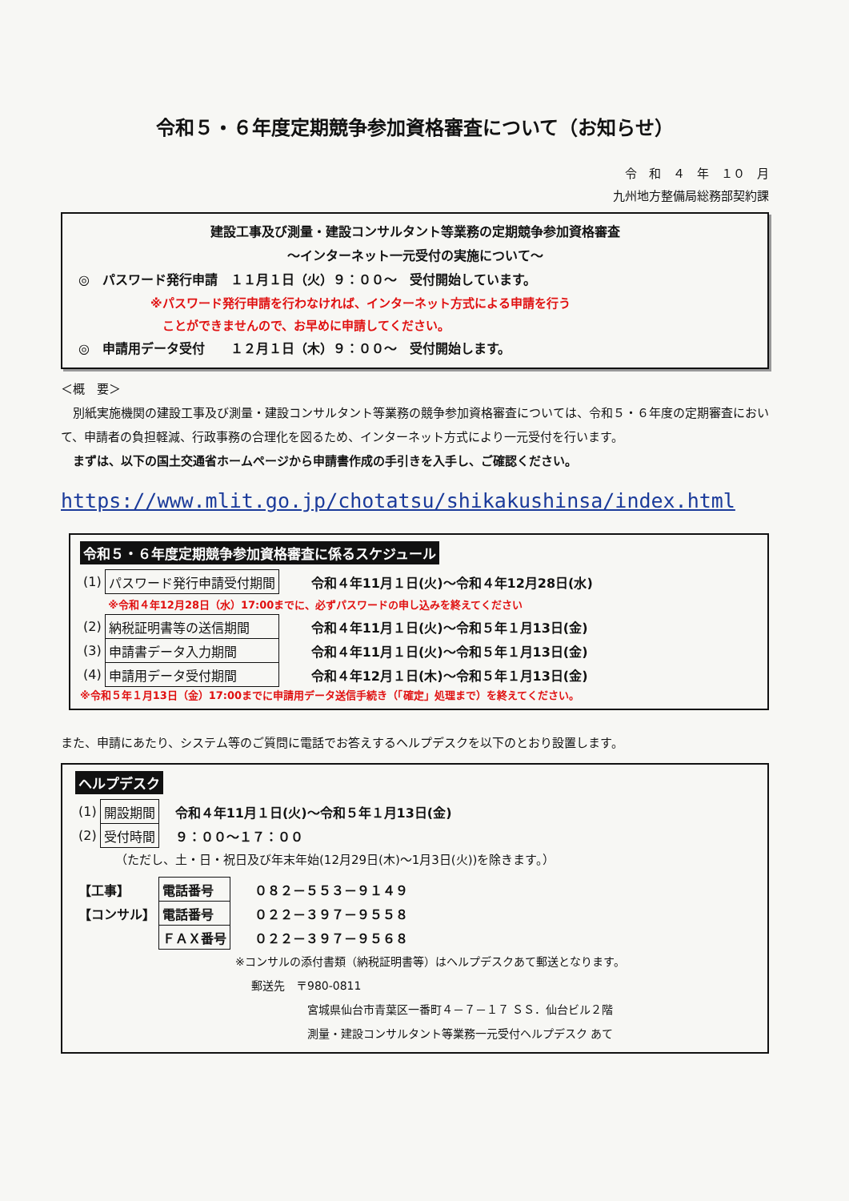令和５・６年度定期競争参加資格審査について（お知らせ）
令　和　４　年　１０　月
九州地方整備局総務部契約課
建設工事及び測量・建設コンサルタント等業務の定期競争参加資格審査
～インターネット一元受付の実施について～
◎　パスワード発行申請　１１月１日（火）９：００～　受付開始しています。
※パスワード発行申請を行わなければ、インターネット方式による申請を行う
　ことができませんので、お早めに申請してください。
◎　申請用データ受付　　１２月１日（木）９：００～　受付開始します。
＜概　要＞
　別紙実施機関の建設工事及び測量・建設コンサルタント等業務の競争参加資格審査については、令和５・６年度の定期審査において、申請者の負担軽減、行政事務の合理化を図るため、インターネット方式により一元受付を行います。
　まずは、以下の国土交通省ホームページから申請書作成の手引きを入手し、ご確認ください。
https://www.mlit.go.jp/chotatsu/shikakushinsa/index.html
令和５・６年度定期競争参加資格審査に係るスケジュール
| (1) | パスワード発行申請受付期間 | 令和４年11月１日(火)～令和４年12月28日(水) |
| | ※令和４年12月28日（水）17:00までに、必ずパスワードの申し込みを終えてください | |
| (2) | 納税証明書等の送信期間 | 令和４年11月１日(火)～令和５年１月13日(金) |
| (3) | 申請書データ入力期間 | 令和４年11月１日(火)～令和５年１月13日(金) |
| (4) | 申請用データ受付期間 | 令和４年12月１日(木)～令和５年１月13日(金) |
※令和５年１月13日（金）17:00までに申請用データ送信手続き（「確定」処理まで）を終えてください。
また、申請にあたり、システム等のご質問に電話でお答えするヘルプデスクを以下のとおり設置します。
ヘルプデスク
| (1) | 開設期間 | 令和４年11月１日(火)～令和５年１月13日(金) |
| (2) | 受付時間 | ９：００～１７：００ |
（ただし、土・日・祝日及び年末年始(12月29日(木)～1月3日(火))を除きます。）
| 【工事】 | 電話番号 | ０８２－５５３－９１４９ |
| 【コンサル】 | 電話番号 | ０２２－３９７－９５５８ |
| | ＦＡＸ番号 | ０２２－３９７－９５６８ |
※コンサルの添付書類（納税証明書等）はヘルプデスクあて郵送となります。
郵送先　〒980-0811
宮城県仙台市青葉区一番町４－７－１７ ＳＳ．仙台ビル２階
測量・建設コンサルタント等業務一元受付ヘルプデスク あて